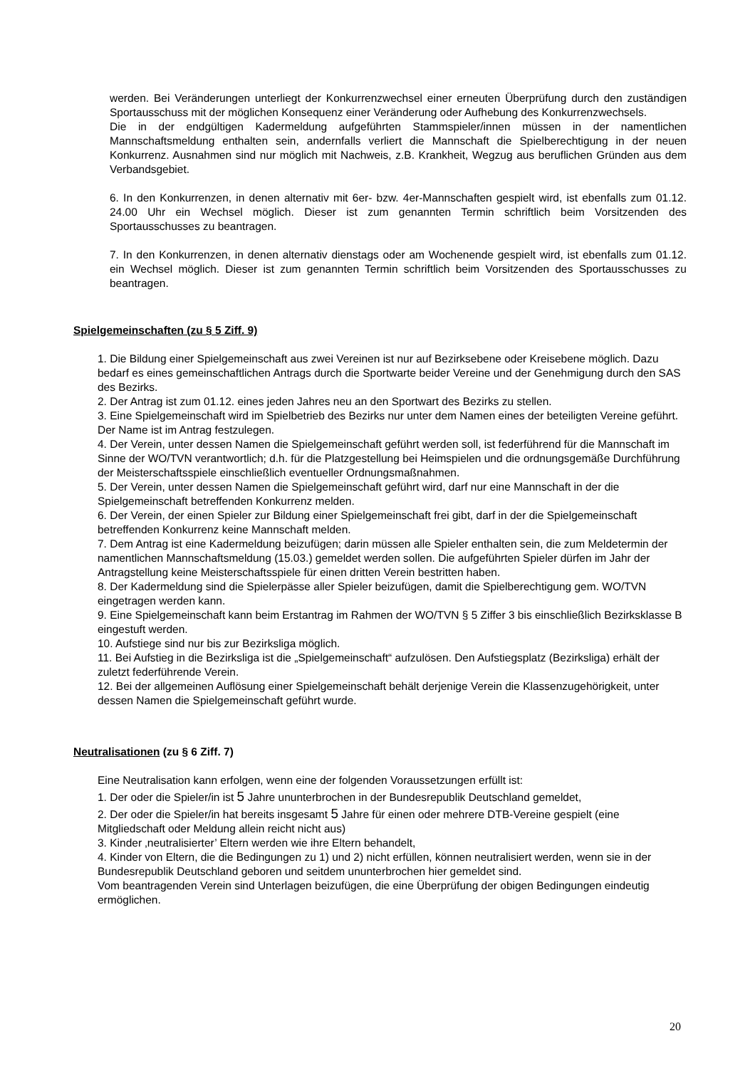werden. Bei Veränderungen unterliegt der Konkurrenzwechsel einer erneuten Überprüfung durch den zuständigen Sportausschuss mit der möglichen Konsequenz einer Veränderung oder Aufhebung des Konkurrenzwechsels.
Die in der endgültigen Kadermeldung aufgeführten Stammspieler/innen müssen in der namentlichen Mannschaftsmeldung enthalten sein, andernfalls verliert die Mannschaft die Spielberechtigung in der neuen Konkurrenz. Ausnahmen sind nur möglich mit Nachweis, z.B. Krankheit, Wegzug aus beruflichen Gründen aus dem Verbandsgebiet.
6. In den Konkurrenzen, in denen alternativ mit 6er- bzw. 4er-Mannschaften gespielt wird, ist ebenfalls zum 01.12. 24.00 Uhr ein Wechsel möglich. Dieser ist zum genannten Termin schriftlich beim Vorsitzenden des Sportausschusses zu beantragen.
7. In den Konkurrenzen, in denen alternativ dienstags oder am Wochenende gespielt wird, ist ebenfalls zum 01.12. ein Wechsel möglich. Dieser ist zum genannten Termin schriftlich beim Vorsitzenden des Sportausschusses zu beantragen.
Spielgemeinschaften (zu § 5 Ziff. 9)
1. Die Bildung einer Spielgemeinschaft aus zwei Vereinen ist nur auf Bezirksebene oder Kreisebene möglich. Dazu bedarf es eines gemeinschaftlichen Antrags durch die Sportwarte beider Vereine und der Genehmigung durch den SAS des Bezirks.
2. Der Antrag ist zum 01.12. eines jeden Jahres neu an den Sportwart des Bezirks zu stellen.
3. Eine Spielgemeinschaft wird im Spielbetrieb des Bezirks nur unter dem Namen eines der beteiligten Vereine geführt. Der Name ist im Antrag festzulegen.
4. Der Verein, unter dessen Namen die Spielgemeinschaft geführt werden soll, ist federführend für die Mannschaft im Sinne der WO/TVN verantwortlich; d.h. für die Platzgestellung bei Heimspielen und die ordnungsgemäße Durchführung der Meisterschaftsspiele einschließlich eventueller Ordnungsmaßnahmen.
5. Der Verein, unter dessen Namen die Spielgemeinschaft geführt wird, darf nur eine Mannschaft in der die Spielgemeinschaft betreffenden Konkurrenz melden.
6. Der Verein, der einen Spieler zur Bildung einer Spielgemeinschaft frei gibt, darf in der die Spielgemeinschaft betreffenden Konkurrenz keine Mannschaft melden.
7. Dem Antrag ist eine Kadermeldung beizufügen; darin müssen alle Spieler enthalten sein, die zum Meldetermin der namentlichen Mannschaftsmeldung (15.03.) gemeldet werden sollen. Die aufgeführten Spieler dürfen im Jahr der Antragstellung keine Meisterschaftsspiele für einen dritten Verein bestritten haben.
8. Der Kadermeldung sind die Spielerpässe aller Spieler beizufügen, damit die Spielberechtigung gem. WO/TVN eingetragen werden kann.
9. Eine Spielgemeinschaft kann beim Erstantrag im Rahmen der WO/TVN § 5 Ziffer 3 bis einschließlich Bezirksklasse B eingestuft werden.
10. Aufstiege sind nur bis zur Bezirksliga möglich.
11. Bei Aufstieg in die Bezirksliga ist die „Spielgemeinschaft“ aufzulösen. Den Aufstiegsplatz (Bezirksliga) erhält der zuletzt federführende Verein.
12. Bei der allgemeinen Auflösung einer Spielgemeinschaft behält derjenige Verein die Klassenzugehörigkeit, unter dessen Namen die Spielgemeinschaft geführt wurde.
Neutralisationen (zu § 6 Ziff. 7)
Eine Neutralisation kann erfolgen, wenn eine der folgenden Voraussetzungen erfüllt ist:
1. Der oder die Spieler/in ist 5 Jahre ununterbrochen in der Bundesrepublik Deutschland gemeldet,
2. Der oder die Spieler/in hat bereits insgesamt 5 Jahre für einen oder mehrere DTB-Vereine gespielt (eine Mitgliedschaft oder Meldung allein reicht nicht aus)
3. Kinder ‚neutralisierter’ Eltern werden wie ihre Eltern behandelt,
4. Kinder von Eltern, die die Bedingungen zu 1) und 2) nicht erfüllen, können neutralisiert werden, wenn sie in der Bundesrepublik Deutschland geboren und seitdem ununterbrochen hier gemeldet sind.
Vom beantragenden Verein sind Unterlagen beizufügen, die eine Überprüfung der obigen Bedingungen eindeutig ermöglichen.
20